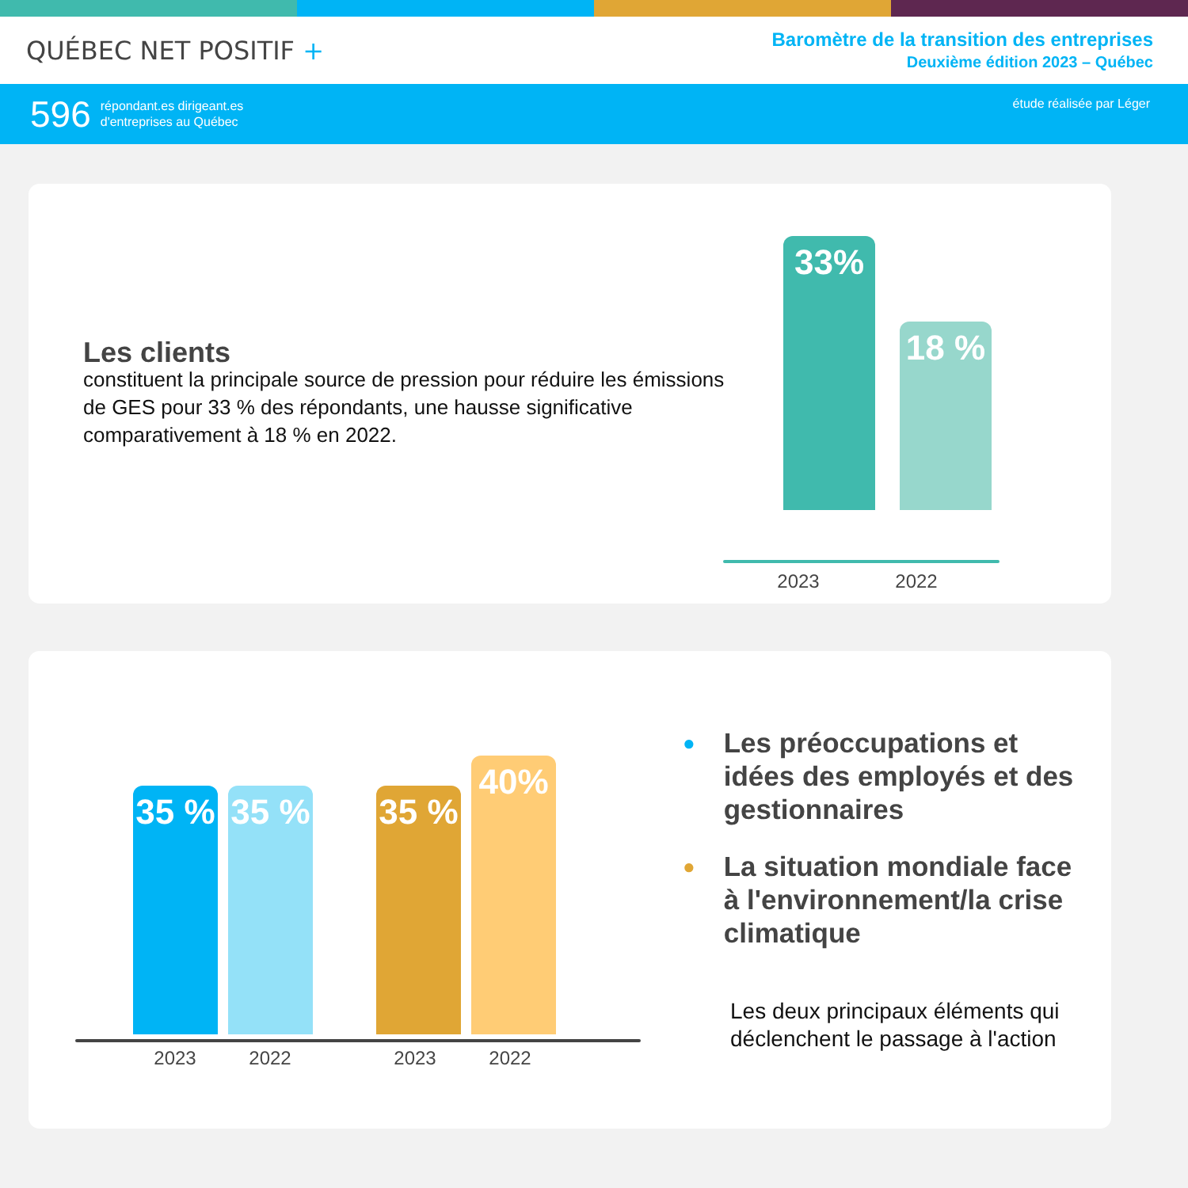QUÉBEC NET POSITIF +
Baromètre de la transition des entreprises
Deuxième édition 2023 – Québec
596 répondant.es dirigeant.es
d'entreprises au Québec
étude réalisée par Léger
Les clients
constituent la principale source de pression pour réduire les émissions de GES pour 33 % des répondants, une hausse significative comparativement à 18 % en 2022.
33% 18 %
2023 2022
35 % 35 % 35 % 40%
2023 2022 2023 2022
● Les préoccupations et idées des employés et des gestionnaires
● La situation mondiale face à l'environnement/la crise climatique
Les deux principaux éléments qui déclenchent le passage à l'action